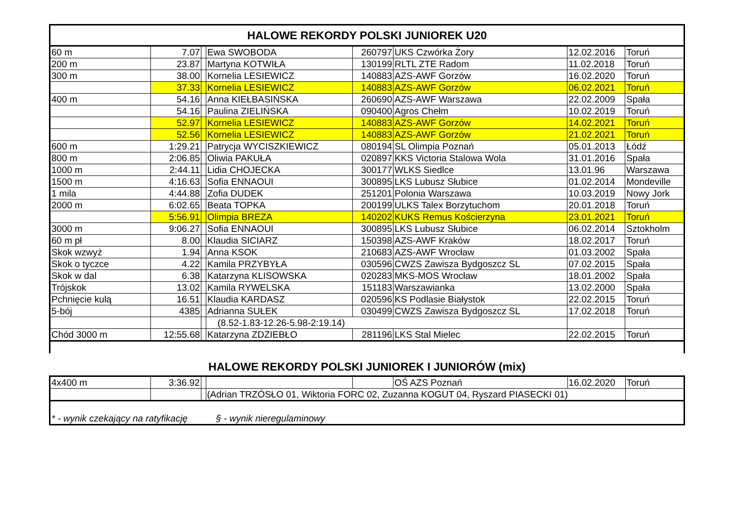| HALOWE REKORDY POLSKI JUNIOREK U20 | | | | | | | |
| --- | --- | --- | --- | --- | --- | --- | --- |
| 60 m | 7.07 | | Ewa SWOBODA | 260797 | UKS Czwórka Żory | 12.02.2016 | Toruń |
| 200 m | 23.87 | | Martyna KOTWIŁA | 130199 | RLTL ZTE Radom | 11.02.2018 | Toruń |
| 300 m | 38.00 | | Kornelia LESIEWICZ | 140883 | AZS-AWF Gorzów | 16.02.2020 | Toruń |
| | 37.33 | | Kornelia LESIEWICZ | 140883 | AZS-AWF Gorzów | 06.02.2021 | Toruń |
| 400 m | 54.16 | | Anna KIEŁBASIŃSKA | 260690 | AZS-AWF Warszawa | 22.02.2009 | Spała |
| | 54.16 | | Paulina ZIELIŃSKA | 090400 | Agros Chełm | 10.02.2019 | Toruń |
| | 52.97 | | Kornelia LESIEWICZ | 140883 | AZS-AWF Gorzów | 14.02.2021 | Toruń |
| | 52.56 | | Kornelia LESIEWICZ | 140883 | AZS-AWF Gorzów | 21.02.2021 | Toruń |
| 600 m | 1:29.21 | | Patrycja WYCISZKIEWICZ | 080194 | SL Olimpia Poznań | 05.01.2013 | Łódź |
| 800 m | 2:06.85 | | Oliwia PAKUŁA | 020897 | KKS Victoria Stalowa Wola | 31.01.2016 | Spała |
| 1000 m | 2:44.11 | | Lidia CHOJECKA | 300177 | WLKS Siedlce | 13.01.96 | Warszawa |
| 1500 m | 4:16.63 | | Sofia ENNAOUI | 300895 | LKS Lubusz Słubice | 01.02.2014 | Mondeville |
| 1 mila | 4:44.88 | | Zofia DUDEK | 251201 | Polonia Warszawa | 10.03.2019 | Nowy Jork |
| 2000 m | 6:02.65 | | Beata TOPKA | 200199 | ULKS Talex Borzytuchom | 20.01.2018 | Toruń |
| | 5:56.91 | | Olimpia BREZA | 140202 | KUKS Remus Kościerzyna | 23.01.2021 | Toruń |
| 3000 m | 9:06.27 | | Sofia ENNAOUI | 300895 | LKS Lubusz Słubice | 06.02.2014 | Sztokholm |
| 60 m pł | 8.00 | | Klaudia SICIARZ | 150398 | AZS-AWF Kraków | 18.02.2017 | Toruń |
| Skok wzwyż | 1.94 | | Anna KSOK | 210683 | AZS-AWF Wrocław | 01.03.2002 | Spała |
| Skok o tyczce | 4.22 | | Kamila PRZYBYŁA | 030596 | CWZS Zawisza Bydgoszcz SL | 07.02.2015 | Spała |
| Skok w dal | 6.38 | | Katarzyna KLISOWSKA | 020283 | MKS-MOS Wrocław | 18.01.2002 | Spała |
| Trójskok | 13.02 | | Kamila RYWELSKA | 151183 | Warszawianka | 13.02.2000 | Spała |
| Pchnięcie kulą | 16.51 | | Klaudia KARDASZ | 020596 | KS Podlasie Białystok | 22.02.2015 | Toruń |
| 5-bój | 4385 | | Adrianna SUŁEK | 030499 | CWZS Zawisza Bydgoszcz SL | 17.02.2018 | Toruń |
| | | | (8.52-1.83-12.26-5.98-2:19.14) | | | | |
| Chód 3000 m | 12:55.68 | | Katarzyna ZDZIEBŁO | 281196 | LKS Stal Mielec | 22.02.2015 | Toruń |
HALOWE REKORDY POLSKI JUNIOREK I JUNIORÓW (mix)
| 4x400 m | 3:36.92 | | | | OŚ AZS Poznań | 16.02.2020 | Toruń |
| | | | (Adrian TRZÓSŁO 01, Wiktoria FORC 02, Zuzanna KOGUT 04, Ryszard PIASECKI 01) | | | | |
| * - wynik czekający na ratyfikację § - wynik nieregulaminowy | | | | | | | |